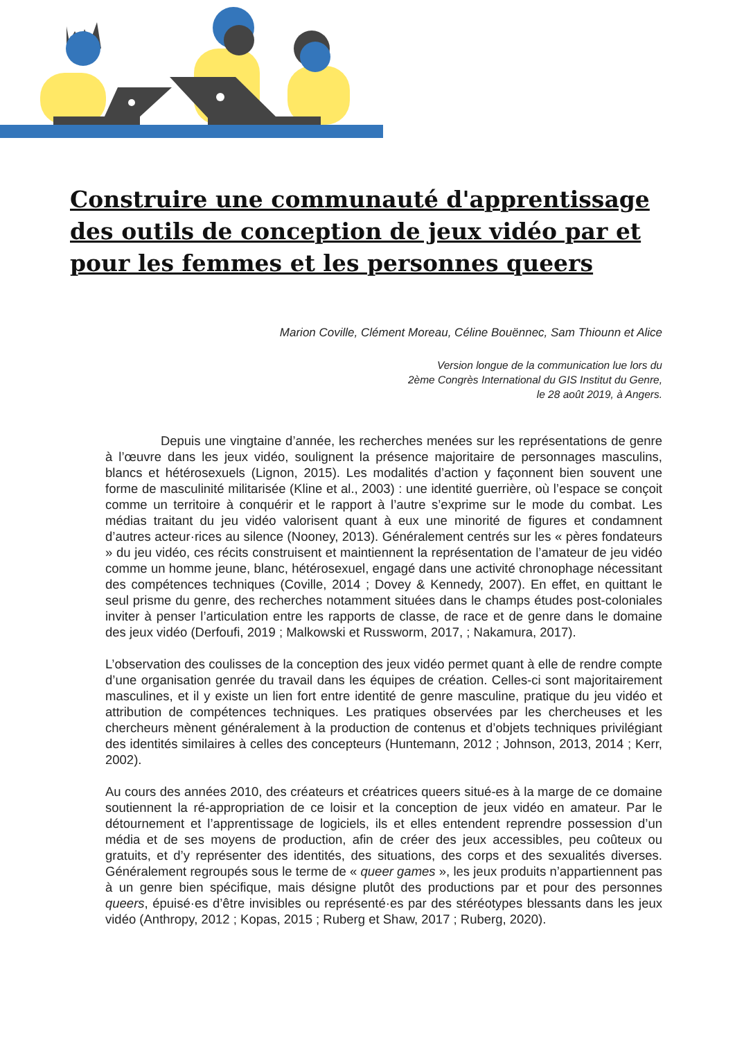Construire une communauté d'apprentissage des outils de conception de jeux vidéo par et pour les femmes et les personnes queers
Marion Coville, Clément Moreau, Céline Bouënnec, Sam Thiounn et Alice
Version longue de la communication lue lors du
2ème Congrès International du GIS Institut du Genre,
le 28 août 2019, à Angers.
     Depuis une vingtaine d’année, les recherches menées sur les représentations de genre à l’œuvre dans les jeux vidéo, soulignent la présence majoritaire de personnages masculins, blancs et hétérosexuels (Lignon, 2015). Les modalités d’action y façonnent bien souvent une forme de masculinité militarisée (Kline et al., 2003) : une identité guerrière, où l’espace se conçoit comme un territoire à conquérir et le rapport à l’autre s’exprime sur le mode du combat. Les médias traitant du jeu vidéo valorisent quant à eux une minorité de figures et condamnent d’autres acteur·rices au silence (Nooney, 2013). Généralement centrés sur les « pères fondateurs » du jeu vidéo, ces récits construisent et maintiennent la représentation de l’amateur de jeu vidéo comme un homme jeune, blanc, hétérosexuel, engagé dans une activité chronophage nécessitant des compétences techniques (Coville, 2014 ; Dovey & Kennedy, 2007). En effet, en quittant le seul prisme du genre, des recherches notamment situées dans le champs études post-coloniales inviter à penser l’articulation entre les rapports de classe, de race et de genre dans le domaine des jeux vidéo (Derfoufi, 2019 ; Malkowski et Russworm, 2017, ; Nakamura, 2017).
L’observation des coulisses de la conception des jeux vidéo permet quant à elle de rendre compte d’une organisation genrée du travail dans les équipes de création. Celles-ci sont majoritairement masculines, et il y existe un lien fort entre identité de genre masculine, pratique du jeu vidéo et attribution de compétences techniques. Les pratiques observées par les chercheuses et les chercheurs mènent généralement à la production de contenus et d’objets techniques privilégiant des identités similaires à celles des concepteurs (Huntemann, 2012 ; Johnson, 2013, 2014 ; Kerr, 2002).
Au cours des années 2010, des créateurs et créatrices queers situé-es à la marge de ce domaine soutiennent la ré-appropriation de ce loisir et la conception de jeux vidéo en amateur. Par le détournement et l’apprentissage de logiciels, ils et elles entendent reprendre possession d’un média et de ses moyens de production, afin de créer des jeux accessibles, peu coûteux ou gratuits, et d’y représenter des identités, des situations, des corps et des sexualités diverses. Généralement regroupés sous le terme de « queer games », les jeux produits n’appartiennent pas à un genre bien spécifique, mais désigne plutôt des productions par et pour des personnes queers, épuisé·es d’être invisibles ou représenté·es par des stéréotypes blessants dans les jeux vidéo (Anthropy, 2012 ; Kopas, 2015 ; Ruberg et Shaw, 2017 ; Ruberg, 2020).